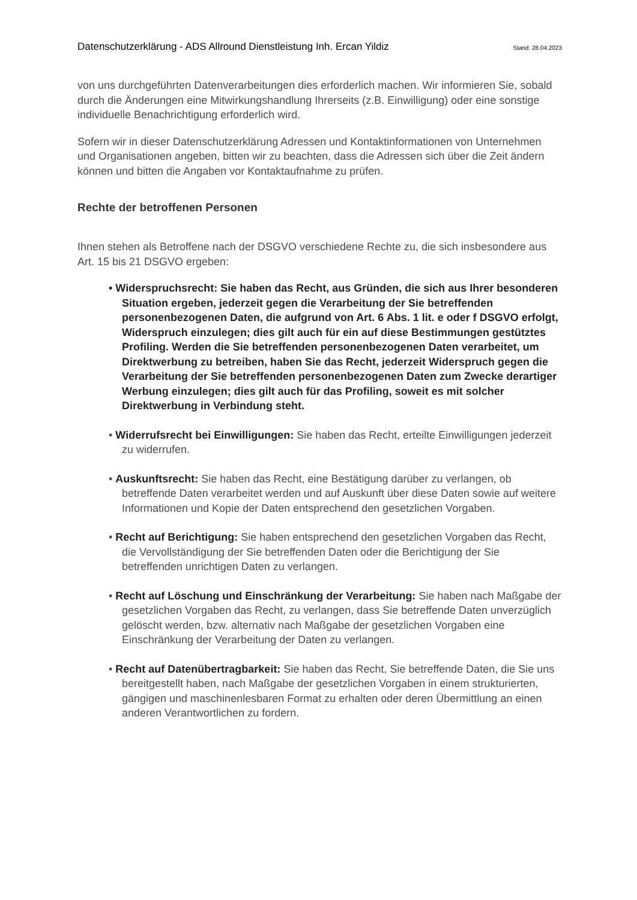Datenschutzerklärung - ADS Allround Dienstleistung Inh. Ercan Yildiz Stand: 28.04.2023
von uns durchgeführten Datenverarbeitungen dies erforderlich machen. Wir informieren Sie, sobald durch die Änderungen eine Mitwirkungshandlung Ihrerseits (z.B. Einwilligung) oder eine sonstige individuelle Benachrichtigung erforderlich wird.
Sofern wir in dieser Datenschutzerklärung Adressen und Kontaktinformationen von Unternehmen und Organisationen angeben, bitten wir zu beachten, dass die Adressen sich über die Zeit ändern können und bitten die Angaben vor Kontaktaufnahme zu prüfen.
Rechte der betroffenen Personen
Ihnen stehen als Betroffene nach der DSGVO verschiedene Rechte zu, die sich insbesondere aus Art. 15 bis 21 DSGVO ergeben:
• Widerspruchsrecht: Sie haben das Recht, aus Gründen, die sich aus Ihrer besonderen Situation ergeben, jederzeit gegen die Verarbeitung der Sie betreffenden personenbezogenen Daten, die aufgrund von Art. 6 Abs. 1 lit. e oder f DSGVO erfolgt, Widerspruch einzulegen; dies gilt auch für ein auf diese Bestimmungen gestütztes Profiling. Werden die Sie betreffenden personenbezogenen Daten verarbeitet, um Direktwerbung zu betreiben, haben Sie das Recht, jederzeit Widerspruch gegen die Verarbeitung der Sie betreffenden personenbezogenen Daten zum Zwecke derartiger Werbung einzulegen; dies gilt auch für das Profiling, soweit es mit solcher Direktwerbung in Verbindung steht.
• Widerrufsrecht bei Einwilligungen: Sie haben das Recht, erteilte Einwilligungen jederzeit zu widerrufen.
• Auskunftsrecht: Sie haben das Recht, eine Bestätigung darüber zu verlangen, ob betreffende Daten verarbeitet werden und auf Auskunft über diese Daten sowie auf weitere Informationen und Kopie der Daten entsprechend den gesetzlichen Vorgaben.
• Recht auf Berichtigung: Sie haben entsprechend den gesetzlichen Vorgaben das Recht, die Vervollständigung der Sie betreffenden Daten oder die Berichtigung der Sie betreffenden unrichtigen Daten zu verlangen.
• Recht auf Löschung und Einschränkung der Verarbeitung: Sie haben nach Maßgabe der gesetzlichen Vorgaben das Recht, zu verlangen, dass Sie betreffende Daten unverzüglich gelöscht werden, bzw. alternativ nach Maßgabe der gesetzlichen Vorgaben eine Einschränkung der Verarbeitung der Daten zu verlangen.
• Recht auf Datenübertragbarkeit: Sie haben das Recht, Sie betreffende Daten, die Sie uns bereitgestellt haben, nach Maßgabe der gesetzlichen Vorgaben in einem strukturierten, gängigen und maschinenlesbaren Format zu erhalten oder deren Übermittlung an einen anderen Verantwortlichen zu fordern.